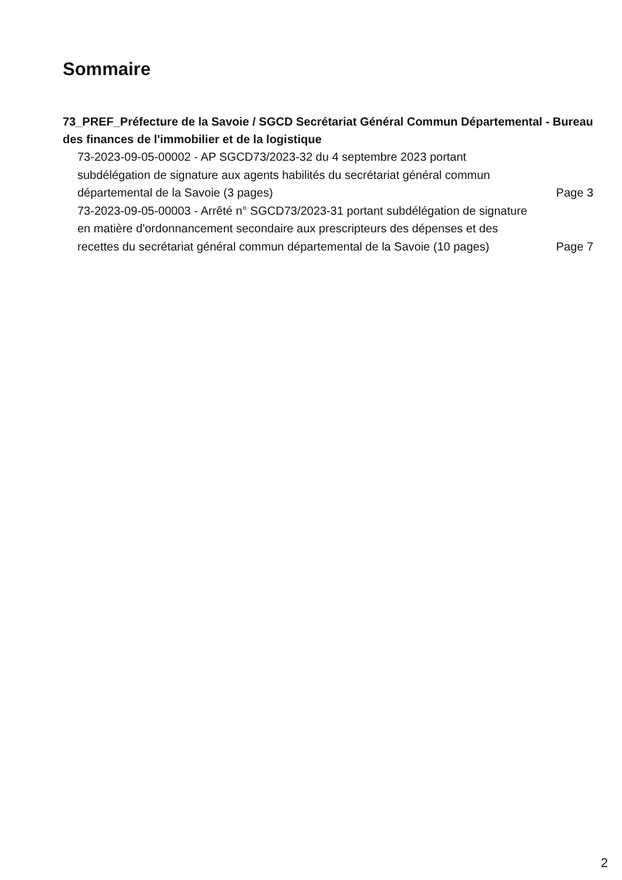Sommaire
73_PREF_Préfecture de la Savoie / SGCD Secrétariat Général Commun Départemental - Bureau des finances de l'immobilier et de la logistique
73-2023-09-05-00002 - AP SGCD73/2023-32 du 4 septembre 2023 portant subdélégation de signature aux agents habilités du secrétariat général commun départemental de la Savoie (3 pages)
Page 3
73-2023-09-05-00003 - Arrêté n° SGCD73/2023-31 portant subdélégation de signature en matière d'ordonnancement secondaire aux prescripteurs des dépenses et des recettes du secrétariat général commun départemental de la Savoie (10 pages)
Page 7
2